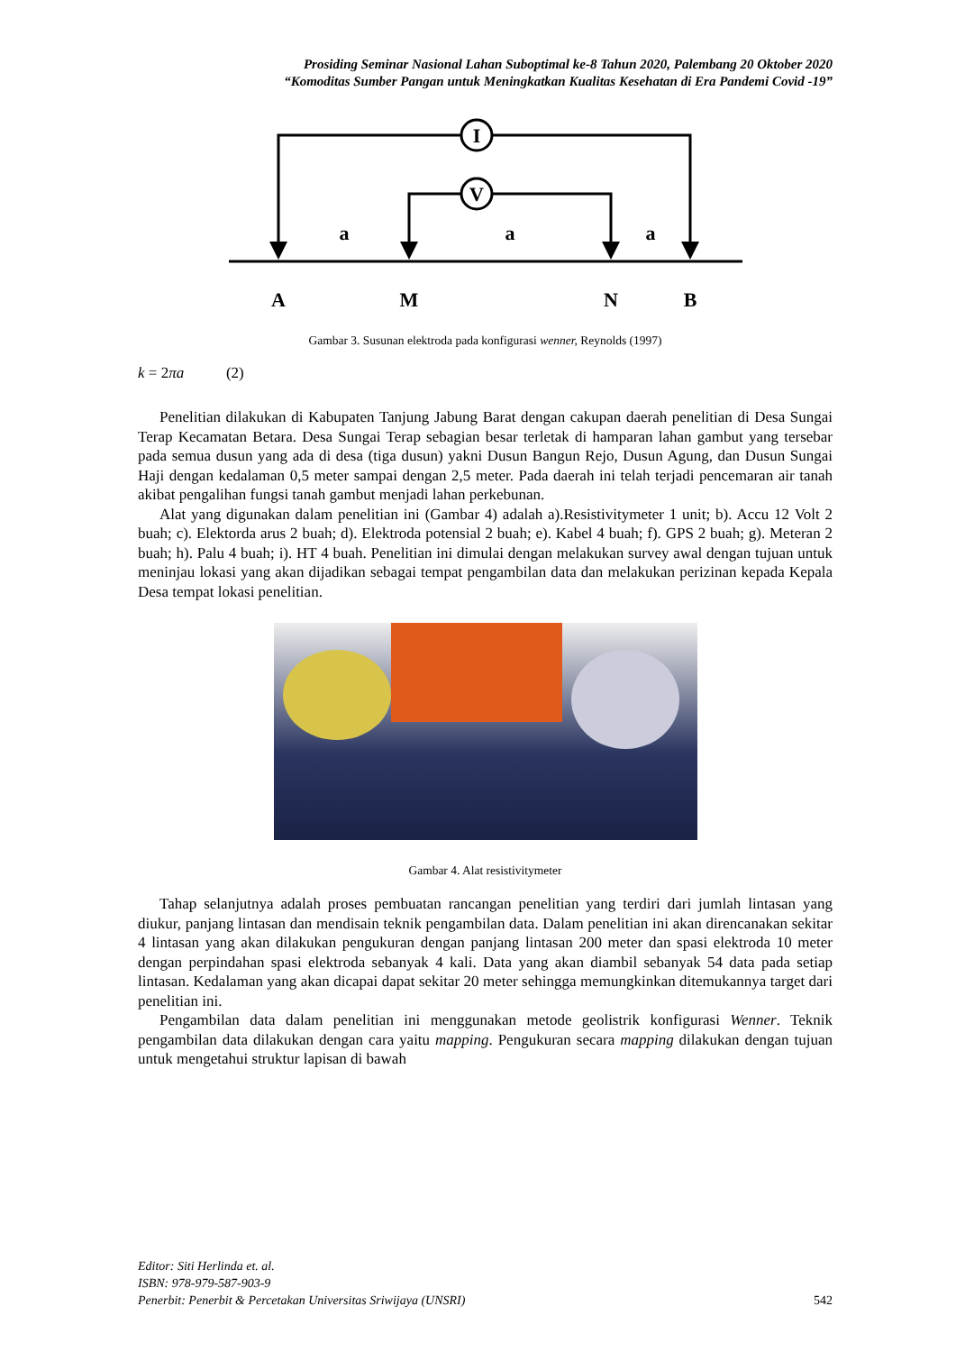Prosiding Seminar Nasional Lahan Suboptimal ke-8 Tahun 2020, Palembang 20 Oktober 2020
“Komoditas Sumber Pangan untuk Meningkatkan Kualitas Kesehatan di Era Pandemi Covid -19”
I
V
a
a
a
A
M
N
B
Gambar 3. Susunan elektroda pada konfigurasi wenner, Reynolds (1997)
k = 2πa (2)
Penelitian dilakukan di Kabupaten Tanjung Jabung Barat dengan cakupan daerah penelitian di Desa Sungai Terap Kecamatan Betara. Desa Sungai Terap sebagian besar terletak di hamparan lahan gambut yang tersebar pada semua dusun yang ada di desa (tiga dusun) yakni Dusun Bangun Rejo, Dusun Agung, dan Dusun Sungai Haji dengan kedalaman 0,5 meter sampai dengan 2,5 meter. Pada daerah ini telah terjadi pencemaran air tanah akibat pengalihan fungsi tanah gambut menjadi lahan perkebunan.
Alat yang digunakan dalam penelitian ini (Gambar 4) adalah a).Resistivitymeter 1 unit; b). Accu 12 Volt 2 buah; c). Elektorda arus 2 buah; d). Elektroda potensial 2 buah; e). Kabel 4 buah; f). GPS 2 buah; g). Meteran 2 buah; h). Palu 4 buah; i). HT 4 buah. Penelitian ini dimulai dengan melakukan survey awal dengan tujuan untuk meninjau lokasi yang akan dijadikan sebagai tempat pengambilan data dan melakukan perizinan kepada Kepala Desa tempat lokasi penelitian.
Gambar 4. Alat resistivitymeter
Tahap selanjutnya adalah proses pembuatan rancangan penelitian yang terdiri dari jumlah lintasan yang diukur, panjang lintasan dan mendisain teknik pengambilan data. Dalam penelitian ini akan direncanakan sekitar 4 lintasan yang akan dilakukan pengukuran dengan panjang lintasan 200 meter dan spasi elektroda 10 meter dengan perpindahan spasi elektroda sebanyak 4 kali. Data yang akan diambil sebanyak 54 data pada setiap lintasan. Kedalaman yang akan dicapai dapat sekitar 20 meter sehingga memungkinkan ditemukannya target dari penelitian ini.
Pengambilan data dalam penelitian ini menggunakan metode geolistrik konfigurasi Wenner. Teknik pengambilan data dilakukan dengan cara yaitu mapping. Pengukuran secara mapping dilakukan dengan tujuan untuk mengetahui struktur lapisan di bawah
Editor: Siti Herlinda et. al.
ISBN: 978-979-587-903-9
Penerbit: Penerbit & Percetakan Universitas Sriwijaya (UNSRI) 542